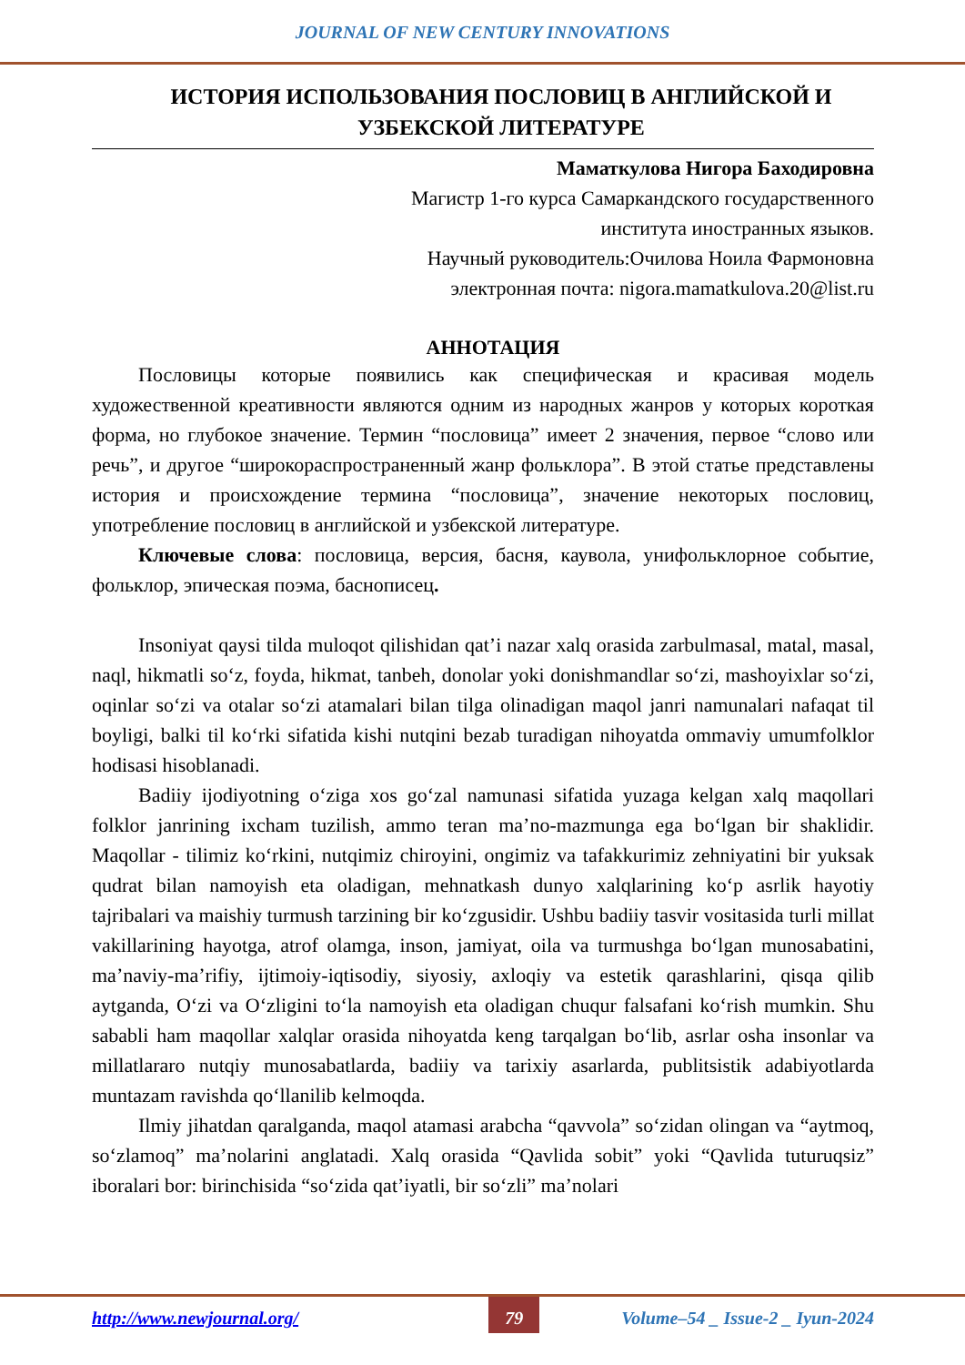JOURNAL OF NEW CENTURY INNOVATIONS
ИСТОРИЯ ИСПОЛЬЗОВАНИЯ ПОСЛОВИЦ В АНГЛИЙСКОЙ И УЗБЕКСКОЙ ЛИТЕРАТУРЕ
Маматкулова Нигора Баходировна
Магистр 1-го курса Самаркандского государственного
института иностранных языков.
Научный руководитель:Очилова Ноила Фармоновна
электронная почта: nigora.mamatkulova.20@list.ru
АННОТАЦИЯ
Пословицы которые появились как специфическая и красивая модель художественной креативности являются одним из народных жанров у которых короткая форма, но глубокое значение. Термин “пословица” имеет 2 значения, первое “слово или речь”, и другое “широкораспространенный жанр фольклора”. В этой статье представлены история и происхождение термина “пословица”, значение некоторых пословиц, употребление пословиц в английской и узбекской литературе.
Ключевые слова: пословица, версия, басня, каувола, унифольклорное событие, фольклор, эпическая поэма, баснописец.
Insoniyat qaysi tilda muloqot qilishidan qat’i nazar xalq orasida zarbulmasal, matal, masal, naql, hikmatli so‘z, foyda, hikmat, tanbeh, donolar yoki donishmandlar so‘zi, mashoyixlar so‘zi, oqinlar so‘zi va otalar so‘zi atamalari bilan tilga olinadigan maqol janri namunalari nafaqat til boyligi, balki til ko‘rki sifatida kishi nutqini bezab turadigan nihoyatda ommaviy umumfolklor hodisasi hisoblanadi.
Badiiy ijodiyotning o‘ziga xos go‘zal namunasi sifatida yuzaga kelgan xalq maqollari folklor janrining ixcham tuzilish, ammo teran ma’no-mazmunga ega bo‘lgan bir shaklidir. Maqollar - tilimiz ko‘rkini, nutqimiz chiroyini, ongimiz va tafakkurimiz zehniyatini bir yuksak qudrat bilan namoyish eta oladigan, mehnatkash dunyo xalqlarining ko‘p asrlik hayotiy tajribalari va maishiy turmush tarzining bir ko‘zgusidir. Ushbu badiiy tasvir vositasida turli millat vakillarining hayotga, atrof olamga, inson, jamiyat, oila va turmushga bo‘lgan munosabatini, ma’naviy-ma’rifiy, ijtimoiy-iqtisodiy, siyosiy, axloqiy va estetik qarashlarini, qisqa qilib aytganda, O‘zi va O‘zligini to‘la namoyish eta oladigan chuqur falsafani ko‘rish mumkin. Shu sababli ham maqollar xalqlar orasida nihoyatda keng tarqalgan bo‘lib, asrlar osha insonlar va millatlararo nutqiy munosabatlarda, badiiy va tarixiy asarlarda, publitsistik adabiyotlarda muntazam ravishda qo‘llanilib kelmoqda.
Ilmiy jihatdan qaralganda, maqol atamasi arabcha “qavvola” so‘zidan olingan va “aytmoq, so‘zlamoq” ma’nolarini anglatadi. Xalq orasida “Qavlida sobit” yoki “Qavlida tuturuqsiz” iboralari bor: birinchisida “so‘zida qat’iyatli, bir so‘zli” ma’nolari
http://www.newjournal.org/ 79 Volume–54 _ Issue-2 _ Iyun-2024